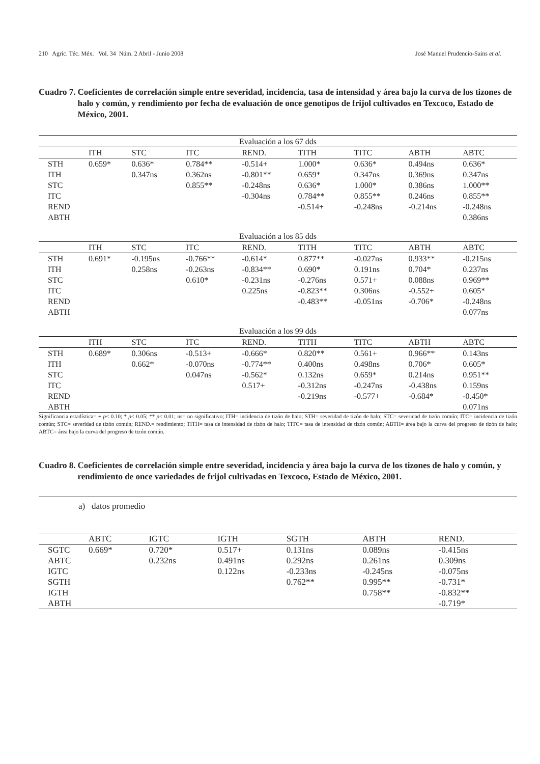210 Agric. Téc. Méx. Vol. 34 Núm. 2 Abril - Junio 2008 José Manuel Prudencio-Sains et al.
Cuadro 7. Coeficientes de correlación simple entre severidad, incidencia, tasa de intensidad y área bajo la curva de los tizones de halo y común, y rendimiento por fecha de evaluación de once genotipos de frijol cultivados en Texcoco, Estado de México, 2001.
| Evaluación a los 67 dds | | | | | | | | |
| | ITH | STC | ITC | REND. | TITH | TITC | ABTH | ABTC |
| STH | 0.659* | 0.636* | 0.784** | -0.514+ | 1.000* | 0.636* | 0.494ns | 0.636* |
| ITH | | 0.347ns | 0.362ns | -0.801** | 0.659* | 0.347ns | 0.369ns | 0.347ns |
| STC | | | 0.855** | -0.248ns | 0.636* | 1.000* | 0.386ns | 1.000** |
| ITC | | | | -0.304ns | 0.784** | 0.855** | 0.246ns | 0.855** |
| REND | | | | | -0.514+ | -0.248ns | -0.214ns | -0.248ns |
| ABTH | | | | | | | | 0.386ns |
| Evaluación a los 85 dds | | | | | | | | |
| | ITH | STC | ITC | REND. | TITH | TITC | ABTH | ABTC |
| STH | 0.691* | -0.195ns | -0.766** | -0.614* | 0.877** | -0.027ns | 0.933** | -0.215ns |
| ITH | | 0.258ns | -0.263ns | -0.834** | 0.690* | 0.191ns | 0.704* | 0.237ns |
| STC | | | 0.610* | -0.231ns | -0.276ns | 0.571+ | 0.088ns | 0.969** |
| ITC | | | | 0.225ns | -0.823** | 0.306ns | -0.552+ | 0.605* |
| REND | | | | | -0.483** | -0.051ns | -0.706* | -0.248ns |
| ABTH | | | | | | | | 0.077ns |
| Evaluación a los 99 dds | | | | | | | | |
| | ITH | STC | ITC | REND. | TITH | TITC | ABTH | ABTC |
| STH | 0.689* | 0.306ns | -0.513+ | -0.666* | 0.820** | 0.561+ | 0.966** | 0.143ns |
| ITH | | 0.662* | -0.070ns | -0.774** | 0.400ns | 0.498ns | 0.706* | 0.605* |
| STC | | | 0.047ns | -0.562* | 0.132ns | 0.659* | 0.214ns | 0.951** |
| ITC | | | | 0.517+ | -0.312ns | -0.247ns | -0.438ns | 0.159ns |
| REND | | | | | -0.219ns | -0.577+ | -0.684* | -0.450* |
| ABTH | | | | | | | | 0.071ns |
Significancia estadística= + p< 0.10; * p< 0.05; ** p< 0.01; ns= no significativo; ITH= incidencia de tizón de halo; STH= severidad de tizón de halo; STC= severidad de tizón común; ITC= incidencia de tizón común; STC= severidad de tizón común; REND.= rendimiento; TITH= tasa de intensidad de tizón de halo; TITC= tasa de intensidad de tizón común; ABTH= área bajo la curva del progreso de tizón de halo; ABTC= área bajo la curva del progreso de tizón común.
Cuadro 8. Coeficientes de correlación simple entre severidad, incidencia y área bajo la curva de los tizones de halo y común, y rendimiento de once variedades de frijol cultivadas en Texcoco, Estado de México, 2001.
a) datos promedio
| | ABTC | IGTC | IGTH | SGTH | ABTH | REND. |
| --- | --- | --- | --- | --- | --- | --- |
| SGTC | 0.669* | 0.720* | 0.517+ | 0.131ns | 0.089ns | -0.415ns |
| ABTC | | 0.232ns | 0.491ns | 0.292ns | 0.261ns | 0.309ns |
| IGTC | | | 0.122ns | -0.233ns | -0.245ns | -0.075ns |
| SGTH | | | | 0.762** | 0.995** | -0.731* |
| IGTH | | | | | 0.758** | -0.832** |
| ABTH | | | | | | -0.719* |